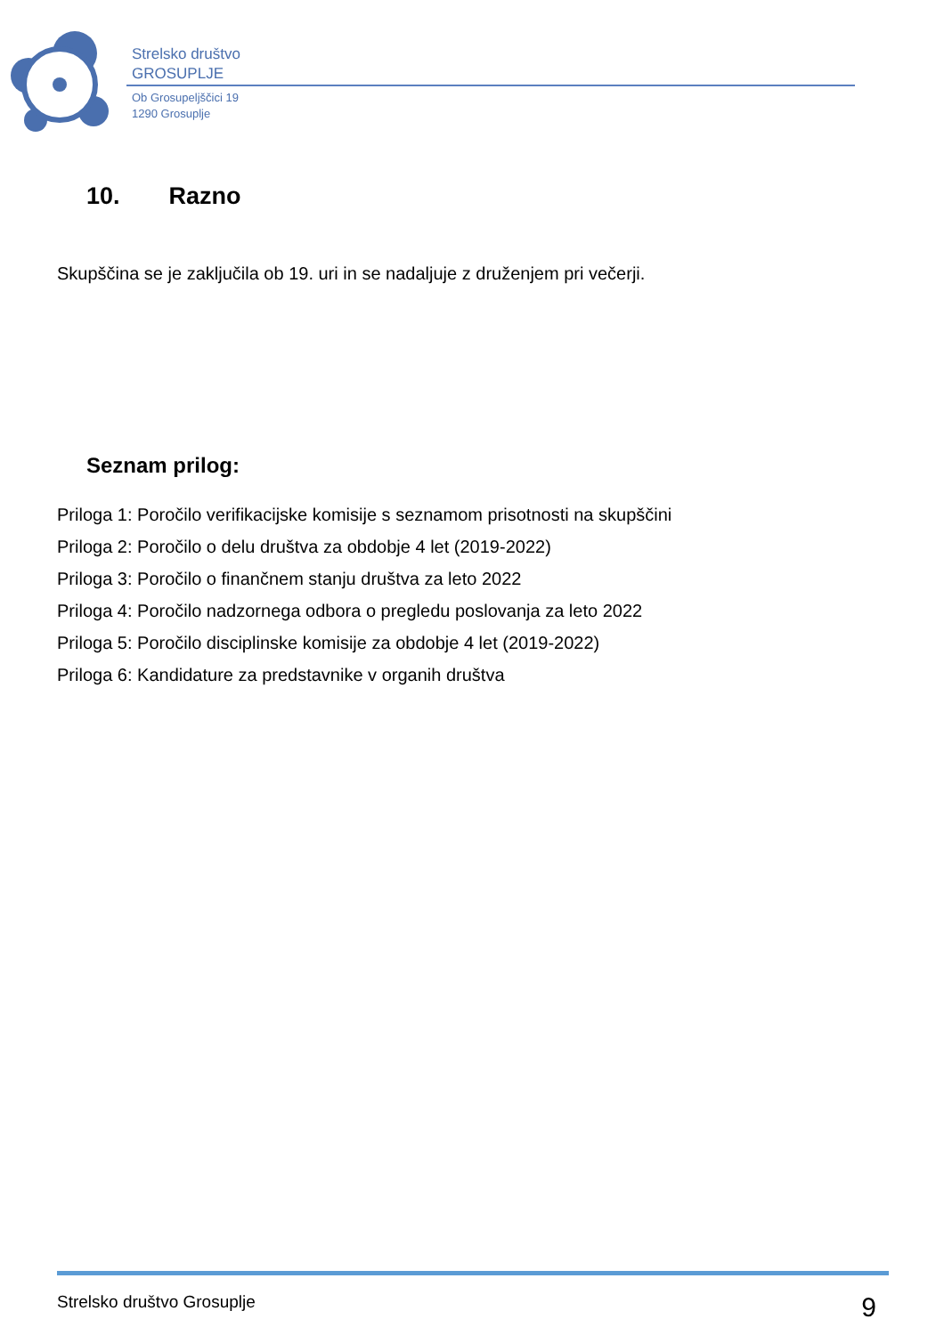Strelsko društvo
GROSUPLJE
Ob Grosupeljščici 19
1290 Grosuplje
10. Razno
Skupščina se je zaključila ob 19. uri in se nadaljuje z druženjem pri večerji.
Seznam prilog:
Priloga 1: Poročilo verifikacijske komisije s seznamom prisotnosti na skupščini
Priloga 2: Poročilo o delu društva za obdobje 4 let (2019-2022)
Priloga 3: Poročilo o finančnem stanju društva za leto 2022
Priloga 4: Poročilo nadzornega odbora o pregledu poslovanja za leto 2022
Priloga 5: Poročilo disciplinske komisije za obdobje 4 let (2019-2022)
Priloga 6: Kandidature za predstavnike v organih društva
Strelsko društvo Grosuplje 9